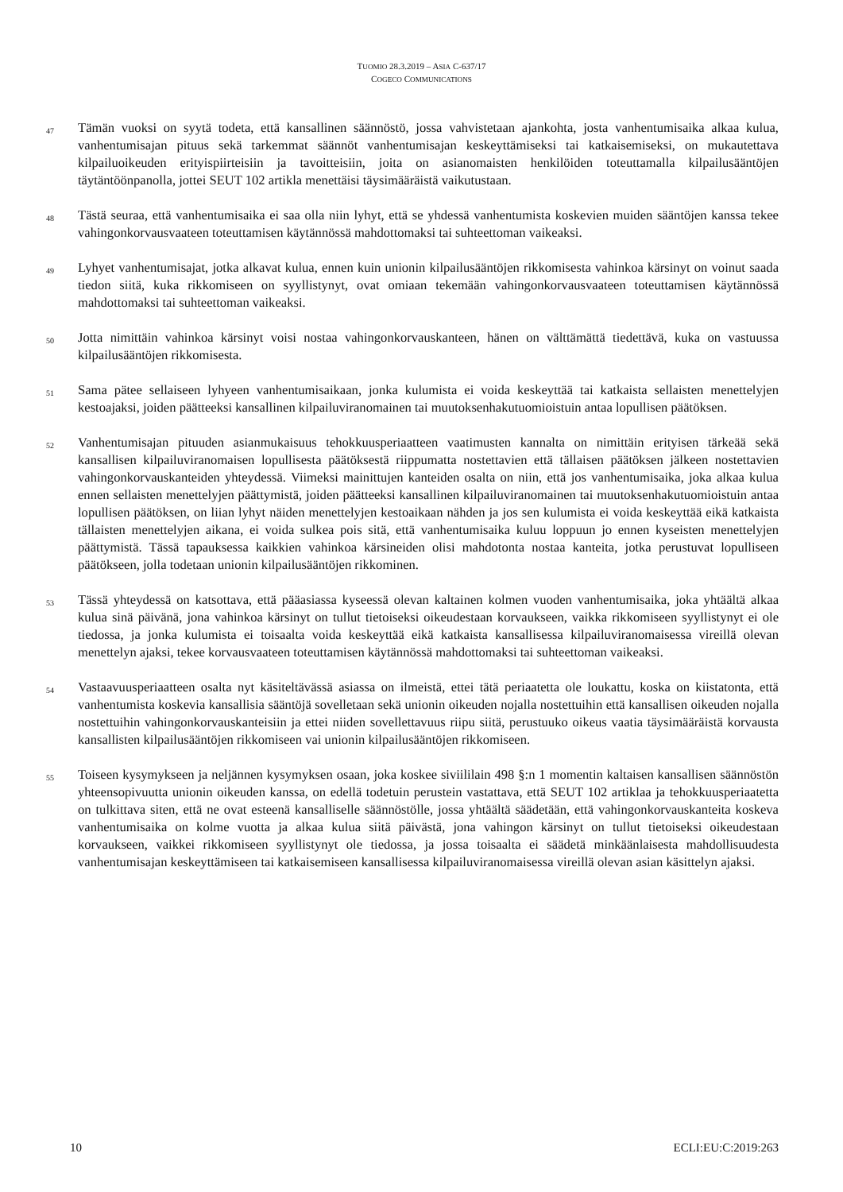TUOMIO 28.3.2019 – ASIA C-637/17
COGECO COMMUNICATIONS
47
Tämän vuoksi on syytä todeta, että kansallinen säännöstö, jossa vahvistetaan ajankohta, josta vanhentumisaika alkaa kulua, vanhentumisajan pituus sekä tarkemmat säännöt vanhentumisajan keskeyttämiseksi tai katkaisemiseksi, on mukautettava kilpailuoikeuden erityispiirteisiin ja tavoitteisiin, joita on asianomaisten henkilöiden toteuttamalla kilpailusääntöjen täytäntöönpanolla, jottei SEUT 102 artikla menettäisi täysimääräistä vaikutustaan.
48
Tästä seuraa, että vanhentumisaika ei saa olla niin lyhyt, että se yhdessä vanhentumista koskevien muiden sääntöjen kanssa tekee vahingonkorvausvaateen toteuttamisen käytännössä mahdottomaksi tai suhteettoman vaikeaksi.
49
Lyhyet vanhentumisajat, jotka alkavat kulua, ennen kuin unionin kilpailusääntöjen rikkomisesta vahinkoa kärsinyt on voinut saada tiedon siitä, kuka rikkomiseen on syyllistynyt, ovat omiaan tekemään vahingonkorvausvaateen toteuttamisen käytännössä mahdottomaksi tai suhteettoman vaikeaksi.
50
Jotta nimittäin vahinkoa kärsinyt voisi nostaa vahingonkorvauskanteen, hänen on välttämättä tiedettävä, kuka on vastuussa kilpailusääntöjen rikkomisesta.
51
Sama pätee sellaiseen lyhyeen vanhentumisaikaan, jonka kulumista ei voida keskeyttää tai katkaista sellaisten menettelyjen kestoajaksi, joiden päätteeksi kansallinen kilpailuviranomainen tai muutoksenhakutuomioistuin antaa lopullisen päätöksen.
52
Vanhentumisajan pituuden asianmukaisuus tehokkuusperiaatteen vaatimusten kannalta on nimittäin erityisen tärkeää sekä kansallisen kilpailuviranomaisen lopullisesta päätöksestä riippumatta nostettavien että tällaisen päätöksen jälkeen nostettavien vahingonkorvauskanteiden yhteydessä. Viimeksi mainittujen kanteiden osalta on niin, että jos vanhentumisaika, joka alkaa kulua ennen sellaisten menettelyjen päättymistä, joiden päätteeksi kansallinen kilpailuviranomainen tai muutoksenhakutuomioistuin antaa lopullisen päätöksen, on liian lyhyt näiden menettelyjen kestoaikaan nähden ja jos sen kulumista ei voida keskeyttää eikä katkaista tällaisten menettelyjen aikana, ei voida sulkea pois sitä, että vanhentumisaika kuluu loppuun jo ennen kyseisten menettelyjen päättymistä. Tässä tapauksessa kaikkien vahinkoa kärsineiden olisi mahdotonta nostaa kanteita, jotka perustuvat lopulliseen päätökseen, jolla todetaan unionin kilpailusääntöjen rikkominen.
53
Tässä yhteydessä on katsottava, että pääasiassa kyseessä olevan kaltainen kolmen vuoden vanhentumisaika, joka yhtäältä alkaa kulua sinä päivänä, jona vahinkoa kärsinyt on tullut tietoiseksi oikeudestaan korvaukseen, vaikka rikkomiseen syyllistynyt ei ole tiedossa, ja jonka kulumista ei toisaalta voida keskeyttää eikä katkaista kansallisessa kilpailuviranomaisessa vireillä olevan menettelyn ajaksi, tekee korvausvaateen toteuttamisen käytännössä mahdottomaksi tai suhteettoman vaikeaksi.
54
Vastaavuusperiaatteen osalta nyt käsiteltävässä asiassa on ilmeistä, ettei tätä periaatetta ole loukattu, koska on kiistatonta, että vanhentumista koskevia kansallisia sääntöjä sovelletaan sekä unionin oikeuden nojalla nostettuihin että kansallisen oikeuden nojalla nostettuihin vahingonkorvauskanteisiin ja ettei niiden sovellettavuus riipu siitä, perustuuko oikeus vaatia täysimääräistä korvausta kansallisten kilpailusääntöjen rikkomiseen vai unionin kilpailusääntöjen rikkomiseen.
55
Toiseen kysymykseen ja neljännen kysymyksen osaan, joka koskee siviililain 498 §:n 1 momentin kaltaisen kansallisen säännöstön yhteensopivuutta unionin oikeuden kanssa, on edellä todetuin perustein vastattava, että SEUT 102 artiklaa ja tehokkuusperiaatetta on tulkittava siten, että ne ovat esteenä kansalliselle säännöstölle, jossa yhtäältä säädetään, että vahingonkorvauskanteita koskeva vanhentumisaika on kolme vuotta ja alkaa kulua siitä päivästä, jona vahingon kärsinyt on tullut tietoiseksi oikeudestaan korvaukseen, vaikkei rikkomiseen syyllistynyt ole tiedossa, ja jossa toisaalta ei säädetä minkäänlaisesta mahdollisuudesta vanhentumisajan keskeyttämiseen tai katkaisemiseen kansallisessa kilpailuviranomaisessa vireillä olevan asian käsittelyn ajaksi.
10 ECLI:EU:C:2019:263